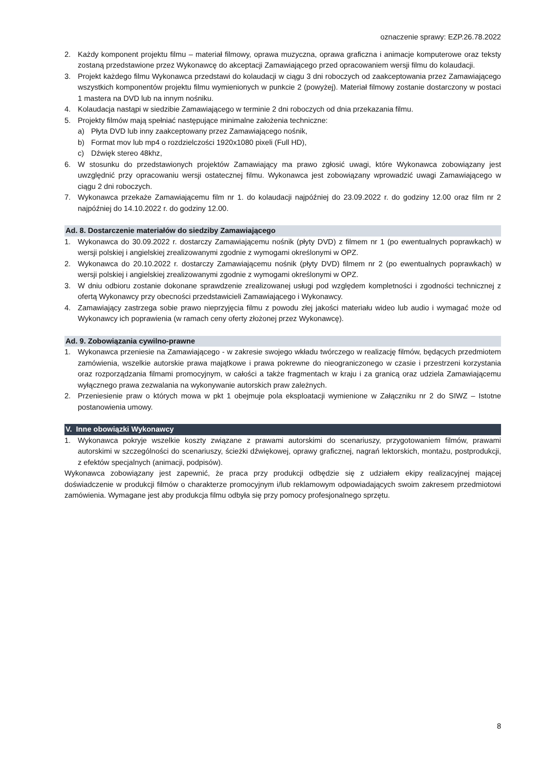oznaczenie sprawy: EZP.26.78.2022
2. Każdy komponent projektu filmu – materiał filmowy, oprawa muzyczna, oprawa graficzna i animacje komputerowe oraz teksty zostaną przedstawione przez Wykonawcę do akceptacji Zamawiającego przed opracowaniem wersji filmu do kolaudacji.
3. Projekt każdego filmu Wykonawca przedstawi do kolaudacji w ciągu 3 dni roboczych od zaakceptowania przez Zamawiającego wszystkich komponentów projektu filmu wymienionych w punkcie 2 (powyżej). Materiał filmowy zostanie dostarczony w postaci 1 mastera na DVD lub na innym nośniku.
4. Kolaudacja nastąpi w siedzibie Zamawiającego w terminie 2 dni roboczych od dnia przekazania filmu.
5. Projekty filmów mają spełniać następujące minimalne założenia techniczne:
a) Płyta DVD lub inny zaakceptowany przez Zamawiającego nośnik,
b) Format mov lub mp4 o rozdzielczości 1920x1080 pixeli (Full HD),
c) Dźwięk stereo 48khz,
6. W stosunku do przedstawionych projektów Zamawiający ma prawo zgłosić uwagi, które Wykonawca zobowiązany jest uwzględnić przy opracowaniu wersji ostatecznej filmu. Wykonawca jest zobowiązany wprowadzić uwagi Zamawiającego w ciągu 2 dni roboczych.
7. Wykonawca przekaże Zamawiającemu film nr 1. do kolaudacji najpóźniej do 23.09.2022 r. do godziny 12.00 oraz film nr 2 najpóźniej do 14.10.2022 r. do godziny 12.00.
Ad. 8. Dostarczenie materiałów do siedziby Zamawiającego
1. Wykonawca do 30.09.2022 r. dostarczy Zamawiającemu nośnik (płyty DVD) z filmem nr 1 (po ewentualnych poprawkach) w wersji polskiej i angielskiej zrealizowanymi zgodnie z wymogami określonymi w OPZ.
2. Wykonawca do 20.10.2022 r. dostarczy Zamawiającemu nośnik (płyty DVD) filmem nr 2 (po ewentualnych poprawkach) w wersji polskiej i angielskiej zrealizowanymi zgodnie z wymogami określonymi w OPZ.
3. W dniu odbioru zostanie dokonane sprawdzenie zrealizowanej usługi pod względem kompletności i zgodności technicznej z ofertą Wykonawcy przy obecności przedstawicieli Zamawiającego i Wykonawcy.
4. Zamawiający zastrzega sobie prawo nieprzyjęcia filmu z powodu złej jakości materiału wideo lub audio i wymagać może od Wykonawcy ich poprawienia (w ramach ceny oferty złożonej przez Wykonawcę).
Ad. 9. Zobowiązania cywilno-prawne
1. Wykonawca przeniesie na Zamawiającego - w zakresie swojego wkładu twórczego w realizację filmów, będących przedmiotem zamówienia, wszelkie autorskie prawa majątkowe i prawa pokrewne do nieograniczonego w czasie i przestrzeni korzystania oraz rozporządzania filmami promocyjnym, w całości a także fragmentach w kraju i za granicą oraz udziela Zamawiającemu wyłącznego prawa zezwalania na wykonywanie autorskich praw zależnych.
2. Przeniesienie praw o których mowa w pkt 1 obejmuje pola eksploatacji wymienione w Załączniku nr 2 do SIWZ – Istotne postanowienia umowy.
V. Inne obowiązki Wykonawcy
1. Wykonawca pokryje wszelkie koszty związane z prawami autorskimi do scenariuszy, przygotowaniem filmów, prawami autorskimi w szczególności do scenariuszy, ścieżki dźwiękowej, oprawy graficznej, nagrań lektorskich, montażu, postprodukcji, z efektów specjalnych (animacji, podpisów).
Wykonawca zobowiązany jest zapewnić, że praca przy produkcji odbędzie się z udziałem ekipy realizacyjnej mającej doświadczenie w produkcji filmów o charakterze promocyjnym i/lub reklamowym odpowiadających swoim zakresem przedmiotowi zamówienia. Wymagane jest aby produkcja filmu odbyła się przy pomocy profesjonalnego sprzętu.
8